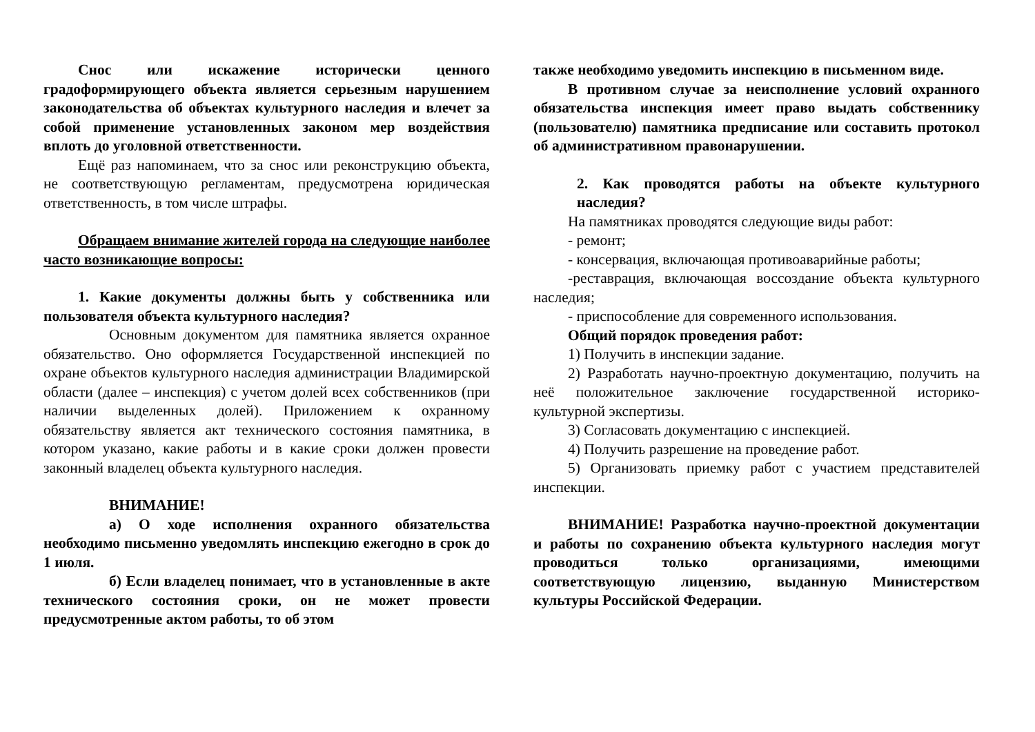Снос или искажение исторически ценного градоформирующего объекта является серьезным нарушением законодательства об объектах культурного наследия и влечет за собой применение установленных законом мер воздействия вплоть до уголовной ответственности.
Ещё раз напоминаем, что за снос или реконструкцию объекта, не соответствующую регламентам, предусмотрена юридическая ответственность, в том числе штрафы.
Обращаем внимание жителей города на следующие наиболее часто возникающие вопросы:
1. Какие документы должны быть у собственника или пользователя объекта культурного наследия?
Основным документом для памятника является охранное обязательство. Оно оформляется Государственной инспекцией по охране объектов культурного наследия администрации Владимирской области (далее – инспекция) с учетом долей всех собственников (при наличии выделенных долей). Приложением к охранному обязательству является акт технического состояния памятника, в котором указано, какие работы и в какие сроки должен провести законный владелец объекта культурного наследия.
ВНИМАНИЕ!
а) О ходе исполнения охранного обязательства необходимо письменно уведомлять инспекцию ежегодно в срок до 1 июля.
б) Если владелец понимает, что в установленные в акте технического состояния сроки, он не может провести предусмотренные актом работы, то об этом
также необходимо уведомить инспекцию в письменном виде.
В противном случае за неисполнение условий охранного обязательства инспекция имеет право выдать собственнику (пользователю) памятника предписание или составить протокол об административном правонарушении.
2. Как проводятся работы на объекте культурного наследия?
На памятниках проводятся следующие виды работ:
- ремонт;
- консервация, включающая противоаварийные работы;
-реставрация, включающая воссоздание объекта культурного наследия;
- приспособление для современного использования.
Общий порядок проведения работ:
1) Получить в инспекции задание.
2) Разработать научно-проектную документацию, получить на неё положительное заключение государственной историко-культурной экспертизы.
3) Согласовать документацию с инспекцией.
4) Получить разрешение на проведение работ.
5) Организовать приемку работ с участием представителей инспекции.
ВНИМАНИЕ! Разработка научно-проектной документации и работы по сохранению объекта культурного наследия могут проводиться только организациями, имеющими соответствующую лицензию, выданную Министерством культуры Российской Федерации.